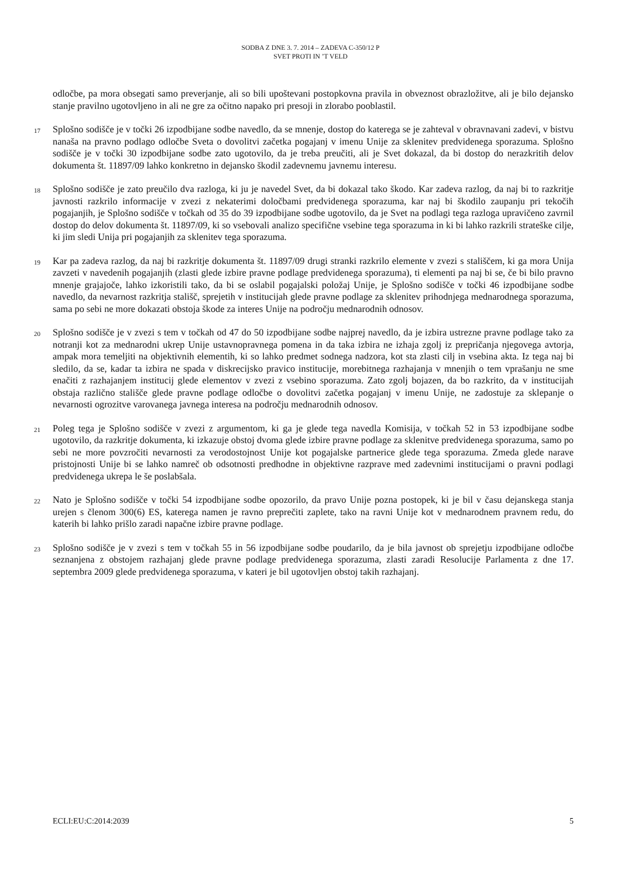SODBA Z DNE 3. 7. 2014 – ZADEVA C-350/12 P
SVET PROTI IN ’T VELD
odločbe, pa mora obsegati samo preverjanje, ali so bili upoštevani postopkovna pravila in obveznost obrazložitve, ali je bilo dejansko stanje pravilno ugotovljeno in ali ne gre za očitno napako pri presoji in zlorabo pooblastil.
17
Splošno sodišče je v točki 26 izpodbijane sodbe navedlo, da se mnenje, dostop do katerega se je zahteval v obravnavani zadevi, v bistvu nanaša na pravno podlago odločbe Sveta o dovolitvi začetka pogajanj v imenu Unije za sklenitev predvidenega sporazuma. Splošno sodišče je v točki 30 izpodbijane sodbe zato ugotovilo, da je treba preučiti, ali je Svet dokazal, da bi dostop do nerazkritih delov dokumenta št. 11897/09 lahko konkretno in dejansko škodil zadevnemu javnemu interesu.
18
Splošno sodišče je zato preučilo dva razloga, ki ju je navedel Svet, da bi dokazal tako škodo. Kar zadeva razlog, da naj bi to razkritje javnosti razkrilo informacije v zvezi z nekaterimi določbami predvidenega sporazuma, kar naj bi škodilo zaupanju pri tekočih pogajanjih, je Splošno sodišče v točkah od 35 do 39 izpodbijane sodbe ugotovilo, da je Svet na podlagi tega razloga upravičeno zavrnil dostop do delov dokumenta št. 11897/09, ki so vsebovali analizo specifične vsebine tega sporazuma in ki bi lahko razkrili strateške cilje, ki jim sledi Unija pri pogajanjih za sklenitev tega sporazuma.
19
Kar pa zadeva razlog, da naj bi razkritje dokumenta št. 11897/09 drugi stranki razkrilo elemente v zvezi s stališčem, ki ga mora Unija zavzeti v navedenih pogajanjih (zlasti glede izbire pravne podlage predvidenega sporazuma), ti elementi pa naj bi se, če bi bilo pravno mnenje grajajoče, lahko izkoristili tako, da bi se oslabil pogajalski položaj Unije, je Splošno sodišče v točki 46 izpodbijane sodbe navedlo, da nevarnost razkritja stališč, sprejetih v institucijah glede pravne podlage za sklenitev prihodnjega mednarodnega sporazuma, sama po sebi ne more dokazati obstoja škode za interes Unije na področju mednarodnih odnosov.
20
Splošno sodišče je v zvezi s tem v točkah od 47 do 50 izpodbijane sodbe najprej navedlo, da je izbira ustrezne pravne podlage tako za notranji kot za mednarodni ukrep Unije ustavnopravnega pomena in da taka izbira ne izhaja zgolj iz prepričanja njegovega avtorja, ampak mora temeljiti na objektivnih elementih, ki so lahko predmet sodnega nadzora, kot sta zlasti cilj in vsebina akta. Iz tega naj bi sledilo, da se, kadar ta izbira ne spada v diskrecijsko pravico institucije, morebitnega razhajanja v mnenjih o tem vprašanju ne sme enačiti z razhajanjem institucij glede elementov v zvezi z vsebino sporazuma. Zato zgolj bojazen, da bo razkrito, da v institucijah obstaja različno stališče glede pravne podlage odločbe o dovolitvi začetka pogajanj v imenu Unije, ne zadostuje za sklepanje o nevarnosti ogrozitve varovanega javnega interesa na področju mednarodnih odnosov.
21
Poleg tega je Splošno sodišče v zvezi z argumentom, ki ga je glede tega navedla Komisija, v točkah 52 in 53 izpodbijane sodbe ugotovilo, da razkritje dokumenta, ki izkazuje obstoj dvoma glede izbire pravne podlage za sklenitve predvidenega sporazuma, samo po sebi ne more povzročiti nevarnosti za verodostojnost Unije kot pogajalske partnerice glede tega sporazuma. Zmeda glede narave pristojnosti Unije bi se lahko namreč ob odsotnosti predhodne in objektivne razprave med zadevnimi institucijami o pravni podlagi predvidenega ukrepa le še poslabšala.
22
Nato je Splošno sodišče v točki 54 izpodbijane sodbe opozorilo, da pravo Unije pozna postopek, ki je bil v času dejanskega stanja urejen s členom 300(6) ES, katerega namen je ravno preprečiti zaplete, tako na ravni Unije kot v mednarodnem pravnem redu, do katerih bi lahko prišlo zaradi napačne izbire pravne podlage.
23
Splošno sodišče je v zvezi s tem v točkah 55 in 56 izpodbijane sodbe poudarilo, da je bila javnost ob sprejetju izpodbijane odločbe seznanjena z obstojem razhajanj glede pravne podlage predvidenega sporazuma, zlasti zaradi Resolucije Parlamenta z dne 17. septembra 2009 glede predvidenega sporazuma, v kateri je bil ugotovljen obstoj takih razhajanj.
ECLI:EU:C:2014:2039 5